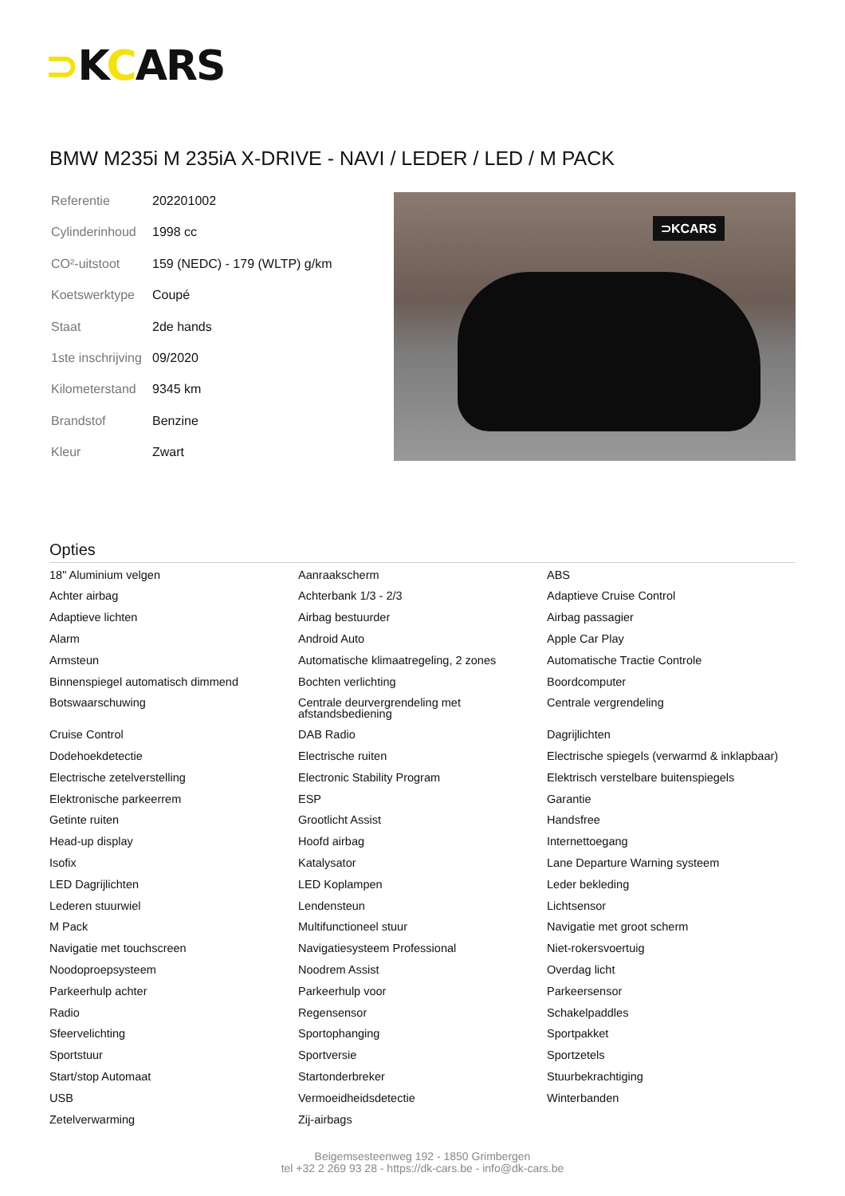⊃KCARS
BMW M235i M 235iA X-DRIVE - NAVI / LEDER / LED / M PACK
| Referentie | 202201002 |
| Cylinderinhoud | 1998 cc |
| CO²-uitstoot | 159 (NEDC) - 179 (WLTP) g/km |
| Koetswerktype | Coupé |
| Staat | 2de hands |
| 1ste inschrijving | 09/2020 |
| Kilometerstand | 9345 km |
| Brandstof | Benzine |
| Kleur | Zwart |
⊃KCARS
Opties
| 18" Aluminium velgen | Aanraakscherm | ABS |
| Achter airbag | Achterbank 1/3 - 2/3 | Adaptieve Cruise Control |
| Adaptieve lichten | Airbag bestuurder | Airbag passagier |
| Alarm | Android Auto | Apple Car Play |
| Armsteun | Automatische klimaatregeling, 2 zones | Automatische Tractie Controle |
| Binnenspiegel automatisch dimmend | Bochten verlichting | Boordcomputer |
| Botswaarschuwing | Centrale deurvergrendeling met afstandsbediening | Centrale vergrendeling |
| Cruise Control | DAB Radio | Dagrijlichten |
| Dodehoekdetectie | Electrische ruiten | Electrische spiegels (verwarmd & inklapbaar) |
| Electrische zetelverstelling | Electronic Stability Program | Elektrisch verstelbare buitenspiegels |
| Elektronische parkeerrem | ESP | Garantie |
| Getinte ruiten | Grootlicht Assist | Handsfree |
| Head-up display | Hoofd airbag | Internettoegang |
| Isofix | Katalysator | Lane Departure Warning systeem |
| LED Dagrijlichten | LED Koplampen | Leder bekleding |
| Lederen stuurwiel | Lendensteun | Lichtsensor |
| M Pack | Multifunctioneel stuur | Navigatie met groot scherm |
| Navigatie met touchscreen | Navigatiesysteem Professional | Niet-rokersvoertuig |
| Noodoproepsysteem | Noodrem Assist | Overdag licht |
| Parkeerhulp achter | Parkeerhulp voor | Parkeersensor |
| Radio | Regensensor | Schakelpaddles |
| Sfeervelichting | Sportophanging | Sportpakket |
| Sportstuur | Sportversie | Sportzetels |
| Start/stop Automaat | Startonderbreker | Stuurbekrachtiging |
| USB | Vermoeidheidsdetectie | Winterbanden |
| Zetelverwarming | Zij-airbags | |
Beigemsesteenweg 192 - 1850 Grimbergen
tel +32 2 269 93 28 - https://dk-cars.be - info@dk-cars.be